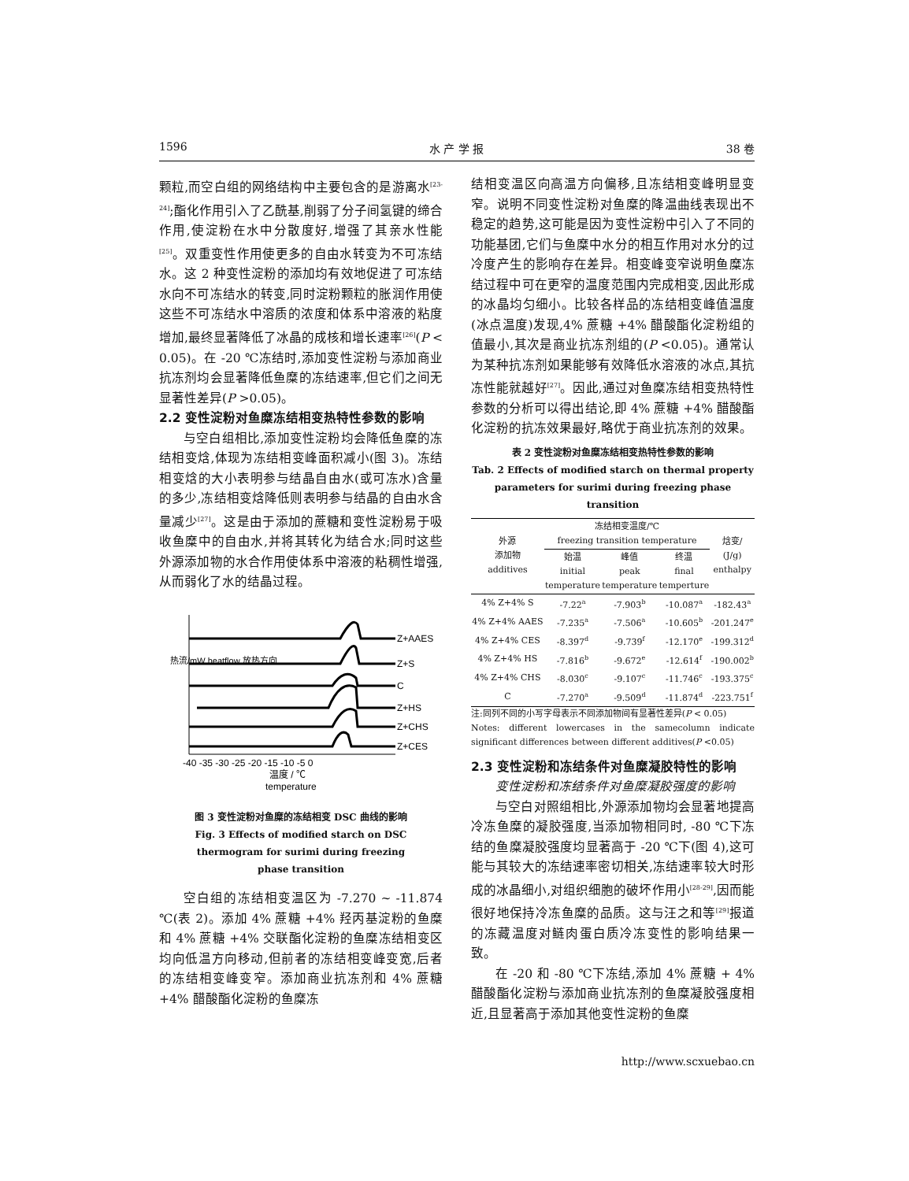1596 水 产 学 报 38 卷
颗粒,而空白组的网络结构中主要包含的是游离水<sup>[23-24]</sup>;酯化作用引入了乙酰基,削弱了分子间氢键的缔合作用,使淀粉在水中分散度好,增强了其亲水性能<sup>[25]</sup>。双重变性作用使更多的自由水转变为不可冻结水。这 2 种变性淀粉的添加均有效地促进了可冻结水向不可冻结水的转变,同时淀粉颗粒的胀润作用使这些不可冻结水中溶质的浓度和体系中溶液的粘度增加,最终显著降低了冰晶的成核和增长速率<sup>[26]</sup>(P < 0.05)。在 -20 ℃冻结时,添加变性淀粉与添加商业抗冻剂均会显著降低鱼糜的冻结速率,但它们之间无显著性差异(P >0.05)。
2.2 变性淀粉对鱼糜冻结相变热特性参数的影响
与空白组相比,添加变性淀粉均会降低鱼糜的冻结相变焓,体现为冻结相变峰面积减小(图 3)。冻结相变焓的大小表明参与结晶自由水(或可冻水)含量的多少,冻结相变焓降低则表明参与结晶的自由水含量减少<sup>[27]</sup>。这是由于添加的蔗糖和变性淀粉易于吸收鱼糜中的自由水,并将其转化为结合水;同时这些外源添加物的水合作用使体系中溶液的粘稠性增强,从而弱化了水的结晶过程。
Z+AAES
Z+S
C
Z+HS
Z+CHS
Z+CES
-40 -35 -30 -25 -20 -15 -10 -5 0
温度 / ℃
temperature
热流/mW heatflow 放热方向
图 3 变性淀粉对鱼糜的冻结相变 DSC 曲线的影响
Fig. 3 Effects of modified starch on DSC
thermogram for surimi during freezing
phase transition
空白组的冻结相变温区为 -7.270 ~ -11.874 ℃(表 2)。添加 4% 蔗糖 +4% 羟丙基淀粉的鱼糜和 4% 蔗糖 +4% 交联酯化淀粉的鱼糜冻结相变区均向低温方向移动,但前者的冻结相变峰变宽,后者的冻结相变峰变窄。添加商业抗冻剂和 4% 蔗糖 +4% 醋酸酯化淀粉的鱼糜冻
结相变温区向高温方向偏移,且冻结相变峰明显变窄。说明不同变性淀粉对鱼糜的降温曲线表现出不稳定的趋势,这可能是因为变性淀粉中引入了不同的功能基团,它们与鱼糜中水分的相互作用对水分的过冷度产生的影响存在差异。相变峰变窄说明鱼糜冻结过程中可在更窄的温度范围内完成相变,因此形成的冰晶均匀细小。比较各样品的冻结相变峰值温度(冰点温度)发现,4% 蔗糖 +4% 醋酸酯化淀粉组的值最小,其次是商业抗冻剂组的(P <0.05)。通常认为某种抗冻剂如果能够有效降低水溶液的冰点,其抗冻性能就越好<sup>[27]</sup>。因此,通过对鱼糜冻结相变热特性参数的分析可以得出结论,即 4% 蔗糖 +4% 醋酸酯化淀粉的抗冻效果最好,略优于商业抗冻剂的效果。
表 2 变性淀粉对鱼糜冻结相变热特性参数的影响
Tab. 2 Effects of modified starch on thermal property
parameters for surimi during freezing phase transition
| 外源 添加物 additives | 冻结相变温度/℃ freezing transition temperature | | | 焓变/ (J/g) enthalpy |
| | 始温 initial temperature | 峰值 peak temperature | 终温 final temperture | |
| 4% Z+4% S | -7.22<sup>a</sup> | -7.903<sup>b</sup> | -10.087<sup>a</sup> | -182.43<sup>a</sup> |
| 4% Z+4% AAES | -7.235<sup>a</sup> | -7.506<sup>a</sup> | -10.605<sup>b</sup> | -201.247<sup>e</sup> |
| 4% Z+4% CES | -8.397<sup>d</sup> | -9.739<sup>f</sup> | -12.170<sup>e</sup> | -199.312<sup>d</sup> |
| 4% Z+4% HS | -7.816<sup>b</sup> | -9.672<sup>e</sup> | -12.614<sup>f</sup> | -190.002<sup>b</sup> |
| 4% Z+4% CHS | -8.030<sup>c</sup> | -9.107<sup>c</sup> | -11.746<sup>c</sup> | -193.375<sup>c</sup> |
| C | -7.270<sup>a</sup> | -9.509<sup>d</sup> | -11.874<sup>d</sup> | -223.751<sup>f</sup> |
注:同列不同的小写字母表示不同添加物间有显著性差异(P < 0.05)
Notes: different lowercases in the samecolumn indicate significant differences between different additives(P <0.05)
2.3 变性淀粉和冻结条件对鱼糜凝胶特性的影响
变性淀粉和冻结条件对鱼糜凝胶强度的影响
与空白对照组相比,外源添加物均会显著地提高冷冻鱼糜的凝胶强度,当添加物相同时, -80 ℃下冻结的鱼糜凝胶强度均显著高于 -20 ℃下(图 4),这可能与其较大的冻结速率密切相关,冻结速率较大时形成的冰晶细小,对组织细胞的破坏作用小<sup>[28-29]</sup>,因而能很好地保持冷冻鱼糜的品质。这与汪之和等<sup>[29]</sup>报道的冻藏温度对鲢肉蛋白质冷冻变性的影响结果一致。
在 -20 和 -80 ℃下冻结,添加 4% 蔗糖 + 4% 醋酸酯化淀粉与添加商业抗冻剂的鱼糜凝胶强度相近,且显著高于添加其他变性淀粉的鱼糜
http://www.scxuebao.cn